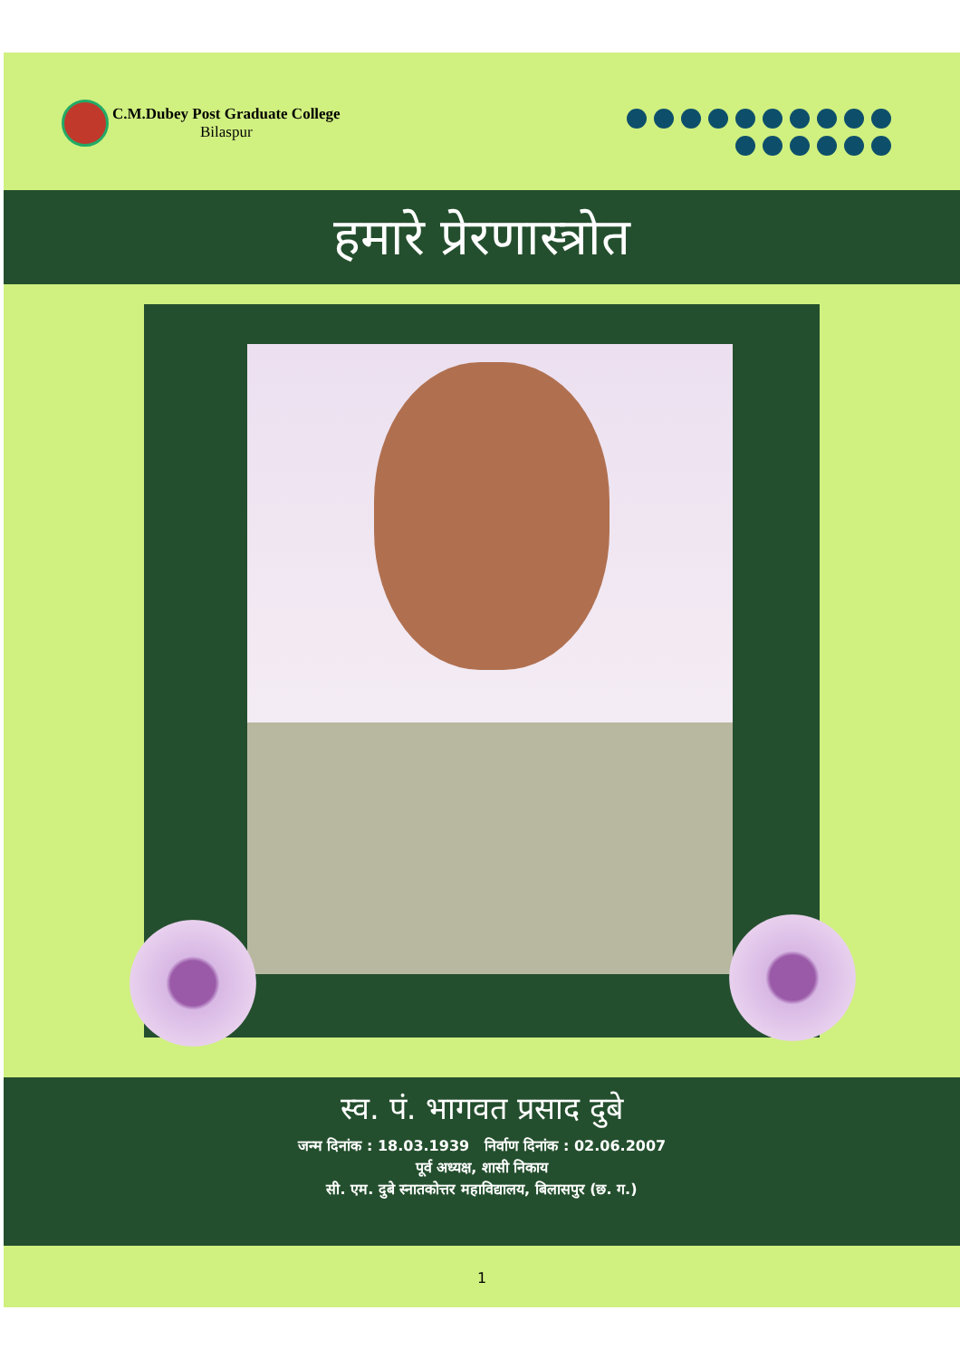C.M.Dubey Post Graduate College
Bilaspur
हमारे प्रेरणास्त्रोत
स्व. पं. भागवत प्रसाद दुबे
जन्म दिनांक : 18.03.1939 निर्वाण दिनांक : 02.06.2007
पूर्व अध्यक्ष, शासी निकाय
सी. एम. दुबे स्नातकोत्तर महाविद्यालय, बिलासपुर (छ. ग.)
1